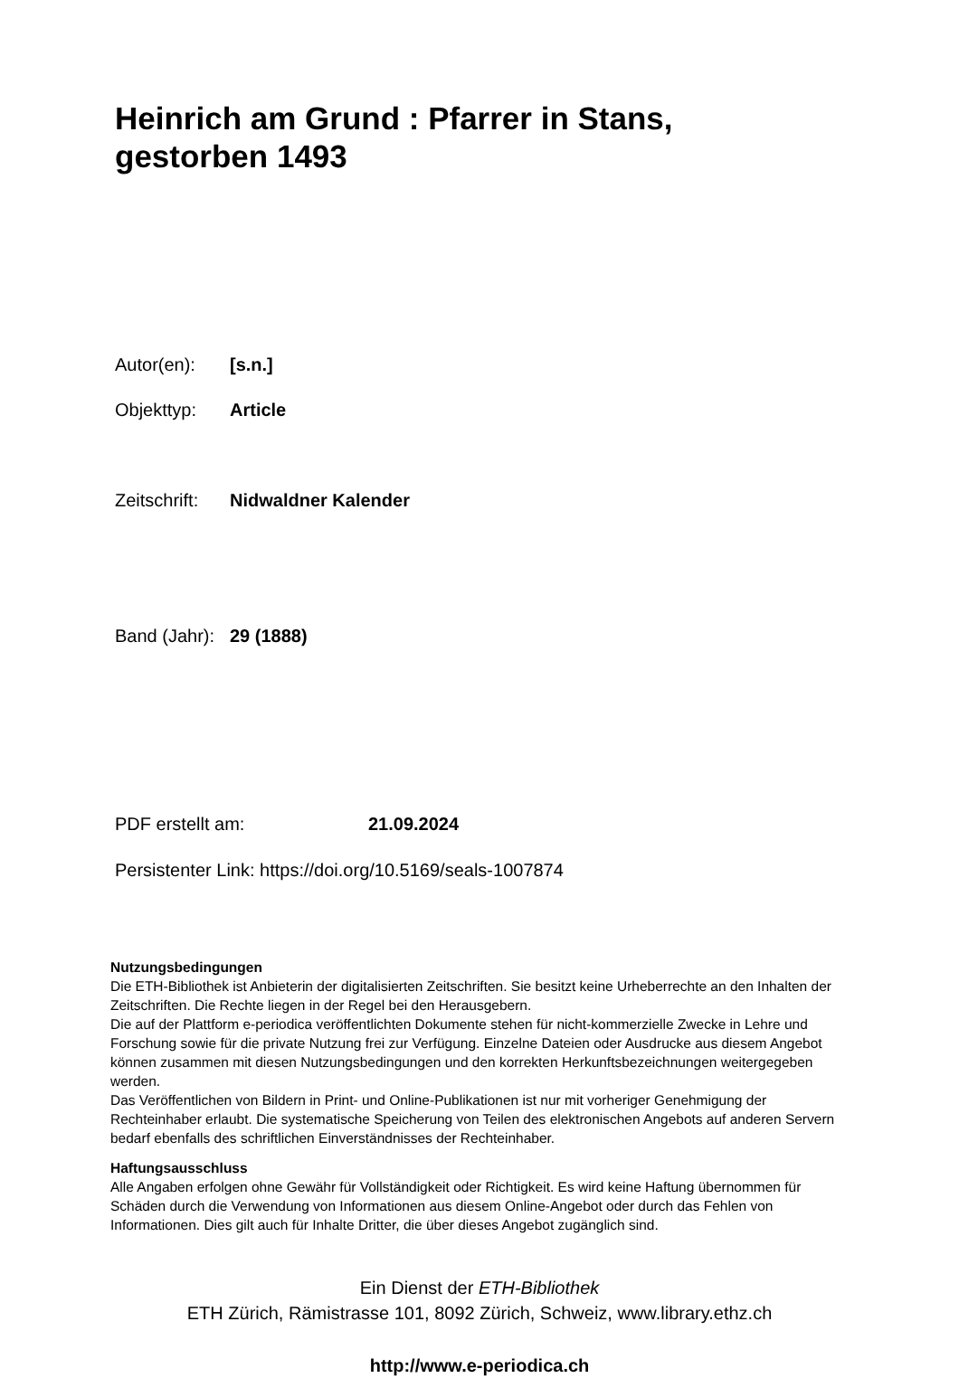Heinrich am Grund : Pfarrer in Stans,
gestorben 1493
Autor(en): [s.n.]
Objekttyp: Article
Zeitschrift: Nidwaldner Kalender
Band (Jahr): 29 (1888)
PDF erstellt am: 21.09.2024
Persistenter Link: https://doi.org/10.5169/seals-1007874
Nutzungsbedingungen
Die ETH-Bibliothek ist Anbieterin der digitalisierten Zeitschriften. Sie besitzt keine Urheberrechte an den Inhalten der Zeitschriften. Die Rechte liegen in der Regel bei den Herausgebern.
Die auf der Plattform e-periodica veröffentlichten Dokumente stehen für nicht-kommerzielle Zwecke in Lehre und Forschung sowie für die private Nutzung frei zur Verfügung. Einzelne Dateien oder Ausdrucke aus diesem Angebot können zusammen mit diesen Nutzungsbedingungen und den korrekten Herkunftsbezeichnungen weitergegeben werden.
Das Veröffentlichen von Bildern in Print- und Online-Publikationen ist nur mit vorheriger Genehmigung der Rechteinhaber erlaubt. Die systematische Speicherung von Teilen des elektronischen Angebots auf anderen Servern bedarf ebenfalls des schriftlichen Einverständnisses der Rechteinhaber.
Haftungsausschluss
Alle Angaben erfolgen ohne Gewähr für Vollständigkeit oder Richtigkeit. Es wird keine Haftung übernommen für Schäden durch die Verwendung von Informationen aus diesem Online-Angebot oder durch das Fehlen von Informationen. Dies gilt auch für Inhalte Dritter, die über dieses Angebot zugänglich sind.
Ein Dienst der ETH-Bibliothek
ETH Zürich, Rämistrasse 101, 8092 Zürich, Schweiz, www.library.ethz.ch
http://www.e-periodica.ch